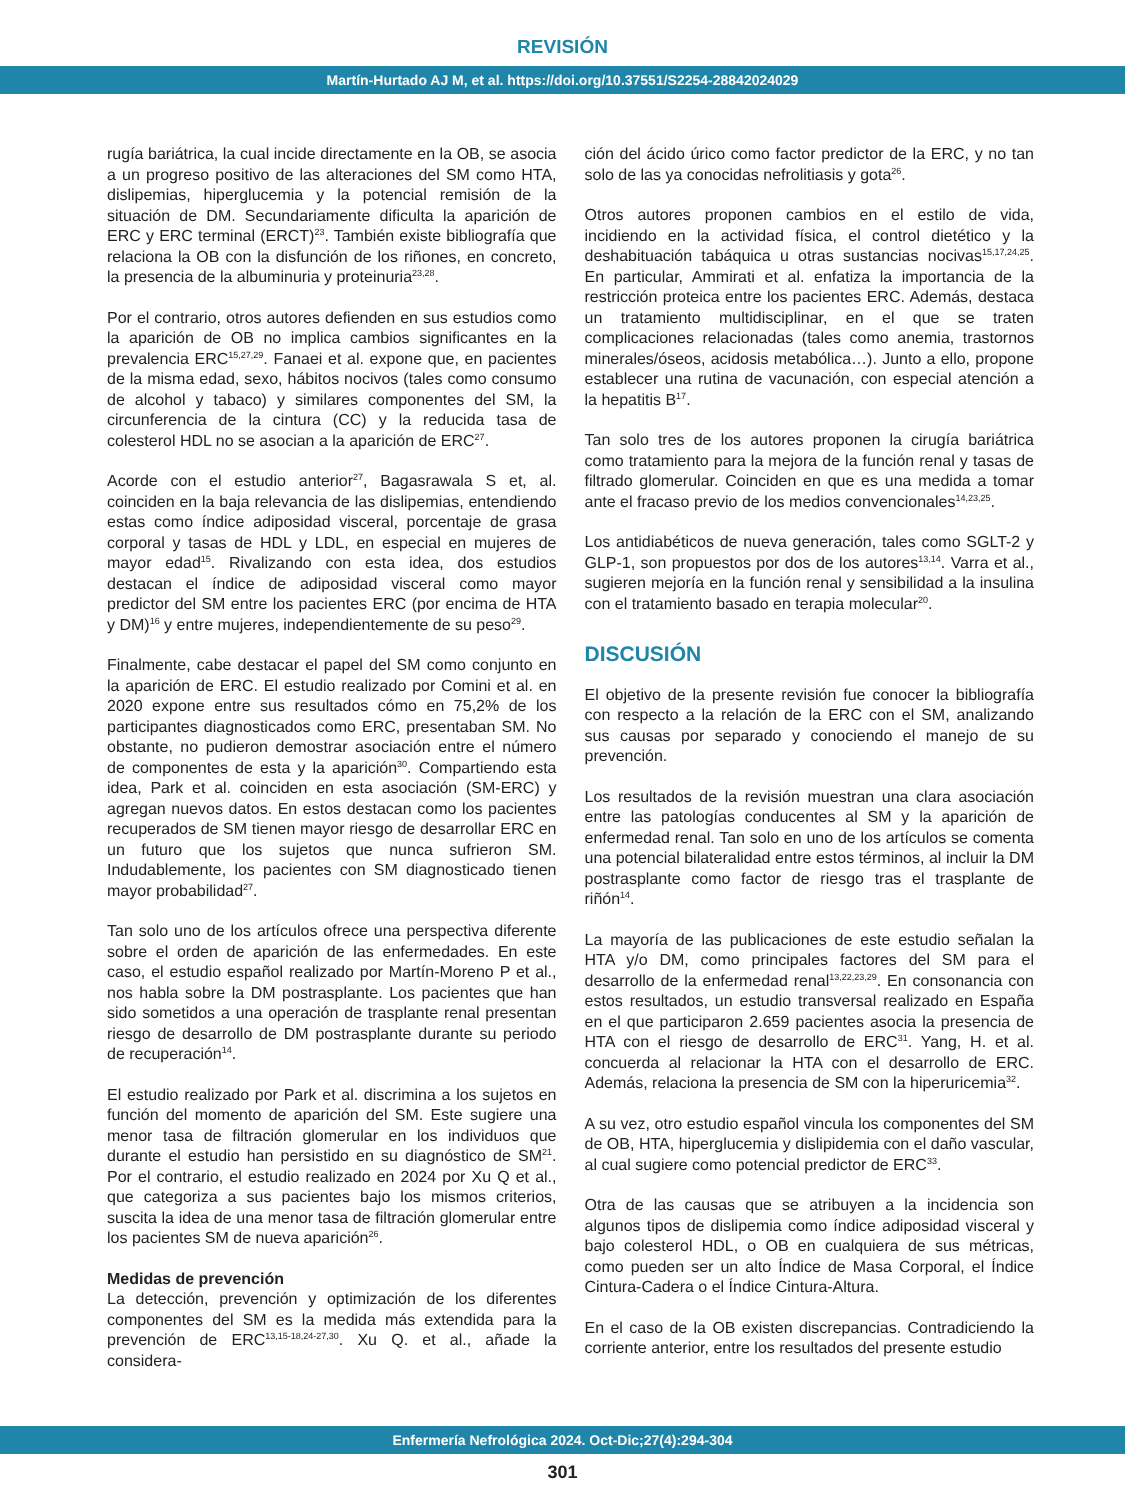REVISIÓN
Martín-Hurtado AJ M, et al. https://doi.org/10.37551/S2254-28842024029
rugía bariátrica, la cual incide directamente en la OB, se asocia a un progreso positivo de las alteraciones del SM como HTA, dislipemias, hiperglucemia y la potencial remisión de la situación de DM. Secundariamente dificulta la aparición de ERC y ERC terminal (ERCT)<sup>23</sup>. También existe bibliografía que relaciona la OB con la disfunción de los riñones, en concreto, la presencia de la albuminuria y proteinuria<sup>23,28</sup>.
Por el contrario, otros autores defienden en sus estudios como la aparición de OB no implica cambios significantes en la prevalencia ERC<sup>15,27,29</sup>. Fanaei et al. expone que, en pacientes de la misma edad, sexo, hábitos nocivos (tales como consumo de alcohol y tabaco) y similares componentes del SM, la circunferencia de la cintura (CC) y la reducida tasa de colesterol HDL no se asocian a la aparición de ERC<sup>27</sup>.
Acorde con el estudio anterior<sup>27</sup>, Bagasrawala S et, al. coinciden en la baja relevancia de las dislipemias, entendiendo estas como índice adiposidad visceral, porcentaje de grasa corporal y tasas de HDL y LDL, en especial en mujeres de mayor edad<sup>15</sup>. Rivalizando con esta idea, dos estudios destacan el índice de adiposidad visceral como mayor predictor del SM entre los pacientes ERC (por encima de HTA y DM)<sup>16</sup> y entre mujeres, independientemente de su peso<sup>29</sup>.
Finalmente, cabe destacar el papel del SM como conjunto en la aparición de ERC. El estudio realizado por Comini et al. en 2020 expone entre sus resultados cómo en 75,2% de los participantes diagnosticados como ERC, presentaban SM. No obstante, no pudieron demostrar asociación entre el número de componentes de esta y la aparición<sup>30</sup>. Compartiendo esta idea, Park et al. coinciden en esta asociación (SM-ERC) y agregan nuevos datos. En estos destacan como los pacientes recuperados de SM tienen mayor riesgo de desarrollar ERC en un futuro que los sujetos que nunca sufrieron SM. Indudablemente, los pacientes con SM diagnosticado tienen mayor probabilidad<sup>27</sup>.
Tan solo uno de los artículos ofrece una perspectiva diferente sobre el orden de aparición de las enfermedades. En este caso, el estudio español realizado por Martín-Moreno P et al., nos habla sobre la DM postrasplante. Los pacientes que han sido sometidos a una operación de trasplante renal presentan riesgo de desarrollo de DM postrasplante durante su periodo de recuperación<sup>14</sup>.
El estudio realizado por Park et al. discrimina a los sujetos en función del momento de aparición del SM. Este sugiere una menor tasa de filtración glomerular en los individuos que durante el estudio han persistido en su diagnóstico de SM<sup>21</sup>. Por el contrario, el estudio realizado en 2024 por Xu Q et al., que categoriza a sus pacientes bajo los mismos criterios, suscita la idea de una menor tasa de filtración glomerular entre los pacientes SM de nueva aparición<sup>26</sup>.
Medidas de prevención
La detección, prevención y optimización de los diferentes componentes del SM es la medida más extendida para la prevención de ERC<sup>13,15-18,24-27,30</sup>. Xu Q. et al., añade la considera-
ción del ácido úrico como factor predictor de la ERC, y no tan solo de las ya conocidas nefrolitiasis y gota<sup>26</sup>.
Otros autores proponen cambios en el estilo de vida, incidiendo en la actividad física, el control dietético y la deshabituación tabáquica u otras sustancias nocivas<sup>15,17,24,25</sup>. En particular, Ammirati et al. enfatiza la importancia de la restricción proteica entre los pacientes ERC. Además, destaca un tratamiento multidisciplinar, en el que se traten complicaciones relacionadas (tales como anemia, trastornos minerales/óseos, acidosis metabólica…). Junto a ello, propone establecer una rutina de vacunación, con especial atención a la hepatitis B<sup>17</sup>.
Tan solo tres de los autores proponen la cirugía bariátrica como tratamiento para la mejora de la función renal y tasas de filtrado glomerular. Coinciden en que es una medida a tomar ante el fracaso previo de los medios convencionales<sup>14,23,25</sup>.
Los antidiabéticos de nueva generación, tales como SGLT-2 y GLP-1, son propuestos por dos de los autores<sup>13,14</sup>. Varra et al., sugieren mejoría en la función renal y sensibilidad a la insulina con el tratamiento basado en terapia molecular<sup>20</sup>.
DISCUSIÓN
El objetivo de la presente revisión fue conocer la bibliografía con respecto a la relación de la ERC con el SM, analizando sus causas por separado y conociendo el manejo de su prevención.
Los resultados de la revisión muestran una clara asociación entre las patologías conducentes al SM y la aparición de enfermedad renal. Tan solo en uno de los artículos se comenta una potencial bilateralidad entre estos términos, al incluir la DM postrasplante como factor de riesgo tras el trasplante de riñón<sup>14</sup>.
La mayoría de las publicaciones de este estudio señalan la HTA y/o DM, como principales factores del SM para el desarrollo de la enfermedad renal<sup>13,22,23,29</sup>. En consonancia con estos resultados, un estudio transversal realizado en España en el que participaron 2.659 pacientes asocia la presencia de HTA con el riesgo de desarrollo de ERC<sup>31</sup>. Yang, H. et al. concuerda al relacionar la HTA con el desarrollo de ERC. Además, relaciona la presencia de SM con la hiperuricemia<sup>32</sup>.
A su vez, otro estudio español vincula los componentes del SM de OB, HTA, hiperglucemia y dislipidemia con el daño vascular, al cual sugiere como potencial predictor de ERC<sup>33</sup>.
Otra de las causas que se atribuyen a la incidencia son algunos tipos de dislipemia como índice adiposidad visceral y bajo colesterol HDL, o OB en cualquiera de sus métricas, como pueden ser un alto Índice de Masa Corporal, el Índice Cintura-Cadera o el Índice Cintura-Altura.
En el caso de la OB existen discrepancias. Contradiciendo la corriente anterior, entre los resultados del presente estudio
Enfermería Nefrológica 2024. Oct-Dic;27(4):294-304
301